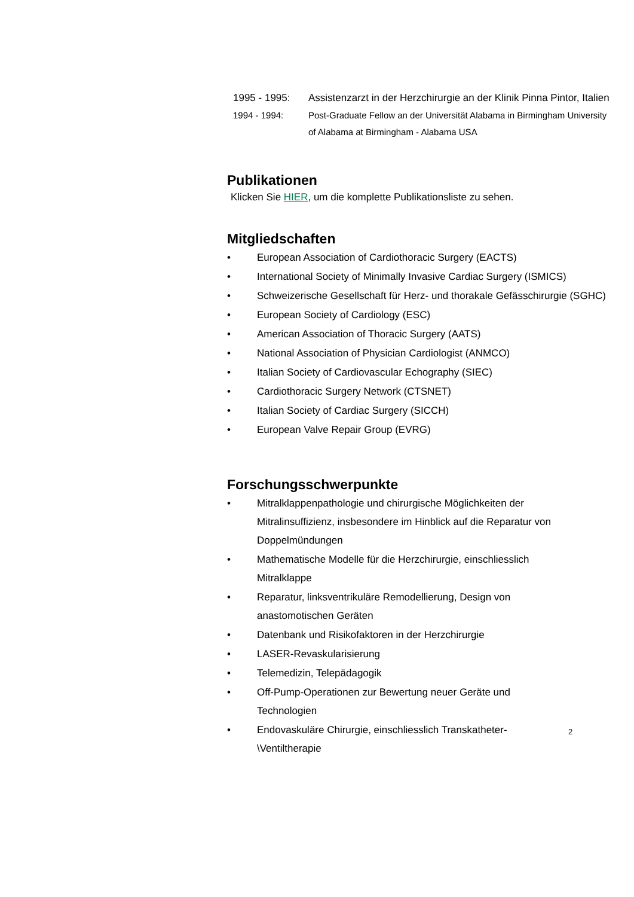1995 - 1995: Assistenzarzt in der Herzchirurgie an der Klinik Pinna Pintor, Italien
1994 - 1994: Post-Graduate Fellow an der Universität Alabama in Birmingham University of Alabama at Birmingham - Alabama USA
Publikationen
Klicken Sie HIER, um die komplette Publikationsliste zu sehen.
Mitgliedschaften
• European Association of Cardiothoracic Surgery (EACTS)
• International Society of Minimally Invasive Cardiac Surgery (ISMICS)
• Schweizerische Gesellschaft für Herz- und thorakale Gefässchirurgie (SGHC)
• European Society of Cardiology (ESC)
• American Association of Thoracic Surgery (AATS)
• National Association of Physician Cardiologist (ANMCO)
• Italian Society of Cardiovascular Echography (SIEC)
• Cardiothoracic Surgery Network (CTSNET)
• Italian Society of Cardiac Surgery (SICCH)
• European Valve Repair Group (EVRG)
Forschungsschwerpunkte
• Mitralklappenpathologie und chirurgische Möglichkeiten der Mitralinsuffizienz, insbesondere im Hinblick auf die Reparatur von Doppelmündungen
• Mathematische Modelle für die Herzchirurgie, einschliesslich Mitralklappe
• Reparatur, linksventrikuläre Remodellierung, Design von anastomotischen Geräten
• Datenbank und Risikofaktoren in der Herzchirurgie
• LASER-Revaskularisierung
• Telemedizin, Telepädagogik
• Off-Pump-Operationen zur Bewertung neuer Geräte und Technologien
• Endovaskuläre Chirurgie, einschliesslich Transkatheter-\Ventiltherapie
2